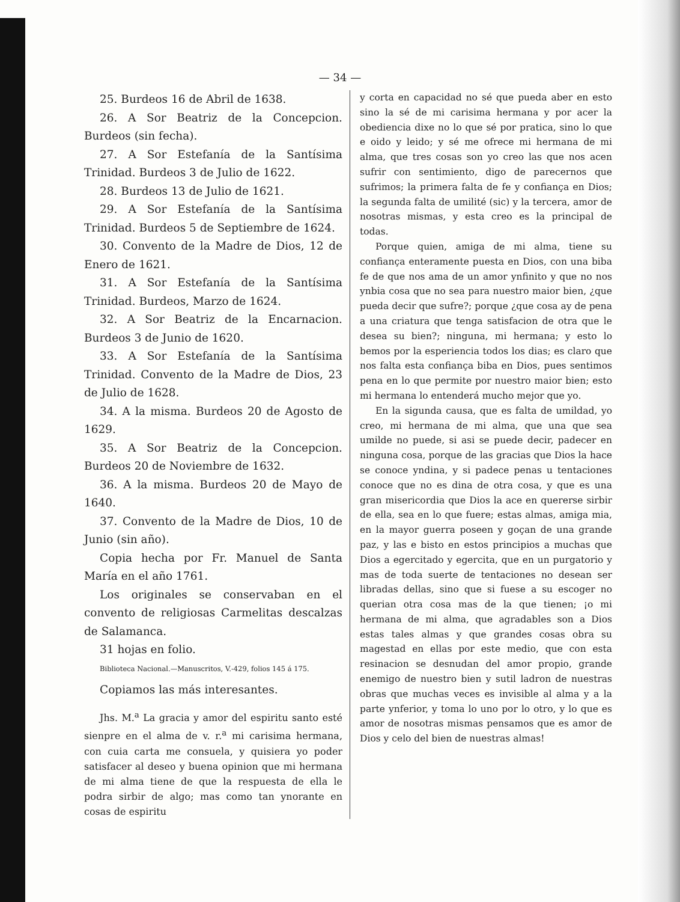— 34 —
25. Burdeos 16 de Abril de 1638.
26. A Sor Beatriz de la Concepcion. Burdeos (sin fecha).
27. A Sor Estefanía de la Santísima Trinidad. Burdeos 3 de Julio de 1622.
28. Burdeos 13 de Julio de 1621.
29. A Sor Estefanía de la Santísima Trinidad. Burdeos 5 de Septiembre de 1624.
30. Convento de la Madre de Dios, 12 de Enero de 1621.
31. A Sor Estefanía de la Santísima Trinidad. Burdeos, Marzo de 1624.
32. A Sor Beatriz de la Encarnacion. Burdeos 3 de Junio de 1620.
33. A Sor Estefanía de la Santísima Trinidad. Convento de la Madre de Dios, 23 de Julio de 1628.
34. A la misma. Burdeos 20 de Agosto de 1629.
35. A Sor Beatriz de la Concepcion. Burdeos 20 de Noviembre de 1632.
36. A la misma. Burdeos 20 de Mayo de 1640.
37. Convento de la Madre de Dios, 10 de Junio (sin año).
Copia hecha por Fr. Manuel de Santa María en el año 1761.
Los originales se conservaban en el convento de religiosas Carmelitas descalzas de Salamanca.
31 hojas en folio.
Biblioteca Nacional.—Manuscritos, V.-429, folios 145 á 175.
Copiamos las más interesantes.
Jhs. M.<sup>a</sup> La gracia y amor del espiritu santo esté sienpre en el alma de v. r.<sup>a</sup> mi carisima hermana, con cuia carta me consuela, y quisiera yo poder satisfacer al deseo y buena opinion que mi hermana de mi alma tiene de que la respuesta de ella le podra sirbir de algo; mas como tan ynorante en cosas de espiritu
y corta en capacidad no sé que pueda aber en esto sino la sé de mi carisima hermana y por acer la obediencia dixe no lo que sé por pratica, sino lo que e oido y leido; y sé me ofrece mi hermana de mi alma, que tres cosas son yo creo las que nos acen sufrir con sentimiento, digo de parecernos que sufrimos; la primera falta de fe y confiança en Dios; la segunda falta de umilité (sic) y la tercera, amor de nosotras mismas, y esta creo es la principal de todas.
Porque quien, amiga de mi alma, tiene su confiança enteramente puesta en Dios, con una biba fe de que nos ama de un amor ynfinito y que no nos ynbia cosa que no sea para nuestro maior bien, ¿que pueda decir que sufre?; porque ¿que cosa ay de pena a una criatura que tenga satisfacion de otra que le desea su bien?; ninguna, mi hermana; y esto lo bemos por la esperiencia todos los dias; es claro que nos falta esta confiança biba en Dios, pues sentimos pena en lo que permite por nuestro maior bien; esto mi hermana lo entenderá mucho mejor que yo.
En la sigunda causa, que es falta de umildad, yo creo, mi hermana de mi alma, que una que sea umilde no puede, si asi se puede decir, padecer en ninguna cosa, porque de las gracias que Dios la hace se conoce yndina, y si padece penas u tentaciones conoce que no es dina de otra cosa, y que es una gran misericordia que Dios la ace en quererse sirbir de ella, sea en lo que fuere; estas almas, amiga mia, en la mayor guerra poseen y goçan de una grande paz, y las e bisto en estos principios a muchas que Dios a egercitado y egercita, que en un purgatorio y mas de toda suerte de tentaciones no desean ser libradas dellas, sino que si fuese a su escoger no querian otra cosa mas de la que tienen; ¡o mi hermana de mi alma, que agradables son a Dios estas tales almas y que grandes cosas obra su magestad en ellas por este medio, que con esta resinacion se desnudan del amor propio, grande enemigo de nuestro bien y sutil ladron de nuestras obras que muchas veces es invisible al alma y a la parte ynferior, y toma lo uno por lo otro, y lo que es amor de nosotras mismas pensamos que es amor de Dios y celo del bien de nuestras almas!